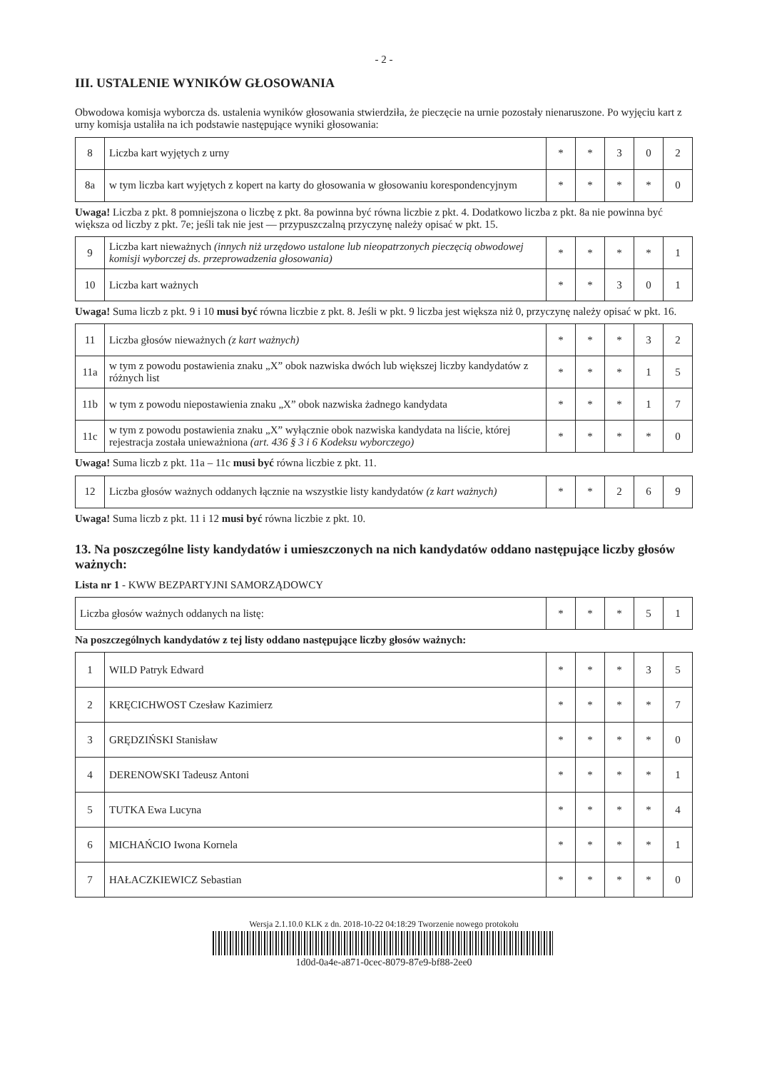- 2 -
III. USTALENIE WYNIKÓW GŁOSOWANIA
Obwodowa komisja wyborcza ds. ustalenia wyników głosowania stwierdziła, że pieczęcie na urnie pozostały nienaruszone. Po wyjęciu kart z urny komisja ustaliła na ich podstawie następujące wyniki głosowania:
| 8 | Liczba kart wyjętych z urny | * | * | 3 | 0 | 2 |
| 8a | w tym liczba kart wyjętych z kopert na karty do głosowania w głosowaniu korespondencyjnym | * | * | * | * | 0 |
Uwaga! Liczba z pkt. 8 pomniejszona o liczbę z pkt. 8a powinna być równa liczbie z pkt. 4. Dodatkowo liczba z pkt. 8a nie powinna być większa od liczby z pkt. 7e; jeśli tak nie jest — przypuszczalną przyczynę należy opisać w pkt. 15.
| 9 | Liczba kart nieważnych (innych niż urzędowo ustalone lub nieopatrzonych pieczęcią obwodowej komisji wyborczej ds. przeprowadzenia głosowania) | * | * | * | * | 1 |
| 10 | Liczba kart ważnych | * | * | 3 | 0 | 1 |
Uwaga! Suma liczb z pkt. 9 i 10 musi być równa liczbie z pkt. 8. Jeśli w pkt. 9 liczba jest większa niż 0, przyczynę należy opisać w pkt. 16.
| 11 | Liczba głosów nieważnych (z kart ważnych) | * | * | * | 3 | 2 |
| 11a | w tym z powodu postawienia znaku „X” obok nazwiska dwóch lub większej liczby kandydatów z różnych list | * | * | * | 1 | 5 |
| 11b | w tym z powodu niepostawienia znaku „X” obok nazwiska żadnego kandydata | * | * | * | 1 | 7 |
| 11c | w tym z powodu postawienia znaku „X” wyłącznie obok nazwiska kandydata na liście, której rejestracja została unieważniona (art. 436 § 3 i 6 Kodeksu wyborczego) | * | * | * | * | 0 |
Uwaga! Suma liczb z pkt. 11a – 11c musi być równa liczbie z pkt. 11.
| 12 | Liczba głosów ważnych oddanych łącznie na wszystkie listy kandydatów (z kart ważnych) | * | * | 2 | 6 | 9 |
Uwaga! Suma liczb z pkt. 11 i 12 musi być równa liczbie z pkt. 10.
13. Na poszczególne listy kandydatów i umieszczonych na nich kandydatów oddano następujące liczby głosów ważnych:
Lista nr 1 - KWW BEZPARTYJNI SAMORZĄDOWCY
| Liczba głosów ważnych oddanych na listę: | * | * | * | 5 | 1 |
Na poszczególnych kandydatów z tej listy oddano następujące liczby głosów ważnych:
| 1 | WILD Patryk Edward | * | * | * | 3 | 5 |
| 2 | KRĘCICHWOST Czesław Kazimierz | * | * | * | * | 7 |
| 3 | GRĘDZIŃSKI Stanisław | * | * | * | * | 0 |
| 4 | DERENOWSKI Tadeusz Antoni | * | * | * | * | 1 |
| 5 | TUTKA Ewa Lucyna | * | * | * | * | 4 |
| 6 | MICHAŃCIO Iwona Kornela | * | * | * | * | 1 |
| 7 | HAŁACZKIEWICZ Sebastian | * | * | * | * | 0 |
Wersja 2.1.10.0 KLK z dn. 2018-10-22 04:18:29 Tworzenie nowego protokołu
1d0d-0a4e-a871-0cec-8079-87e9-bf88-2ee0